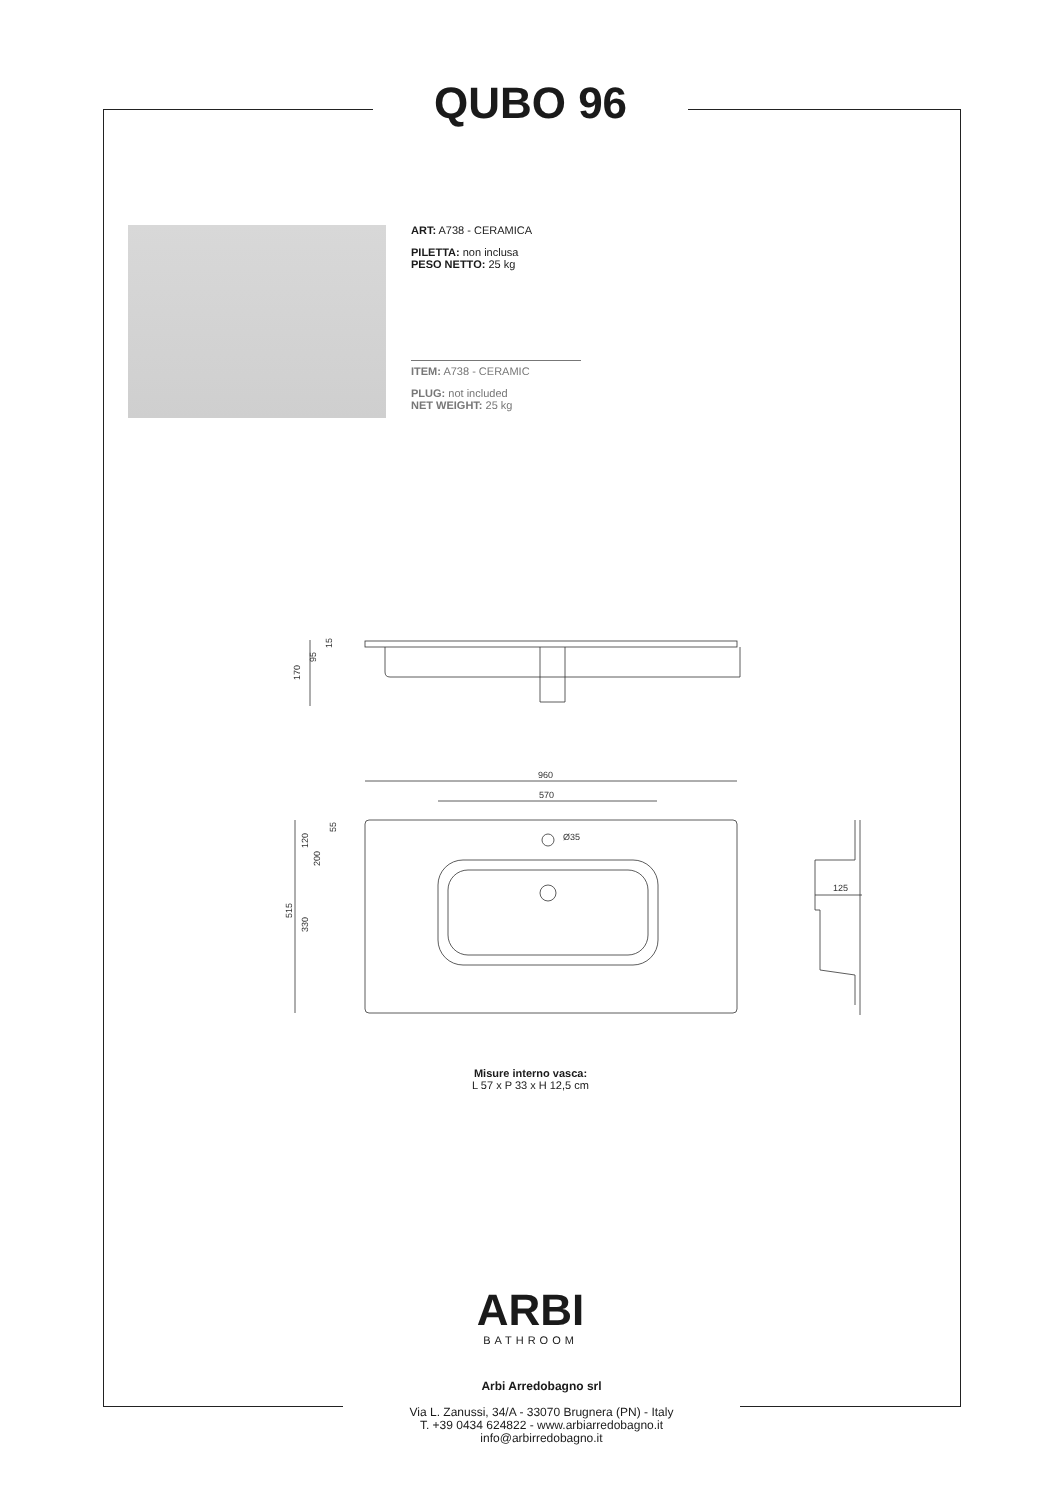QUBO 96
ART: A738 - CERAMICA
PILETTA: non inclusa
PESO NETTO: 25 kg
ITEM: A738 - CERAMIC
PLUG: not included
NET WEIGHT: 25 kg
170
95
15
960
570
Ø35
515
330
120
200
55
125
Misure interno vasca:
L 57 x P 33 x H 12,5 cm
ARBI
BATHROOM
Arbi Arredobagno srl
Via L. Zanussi, 34/A - 33070 Brugnera (PN) - Italy
T. +39 0434 624822 - www.arbiarredobagno.it
info@arbirredobagno.it